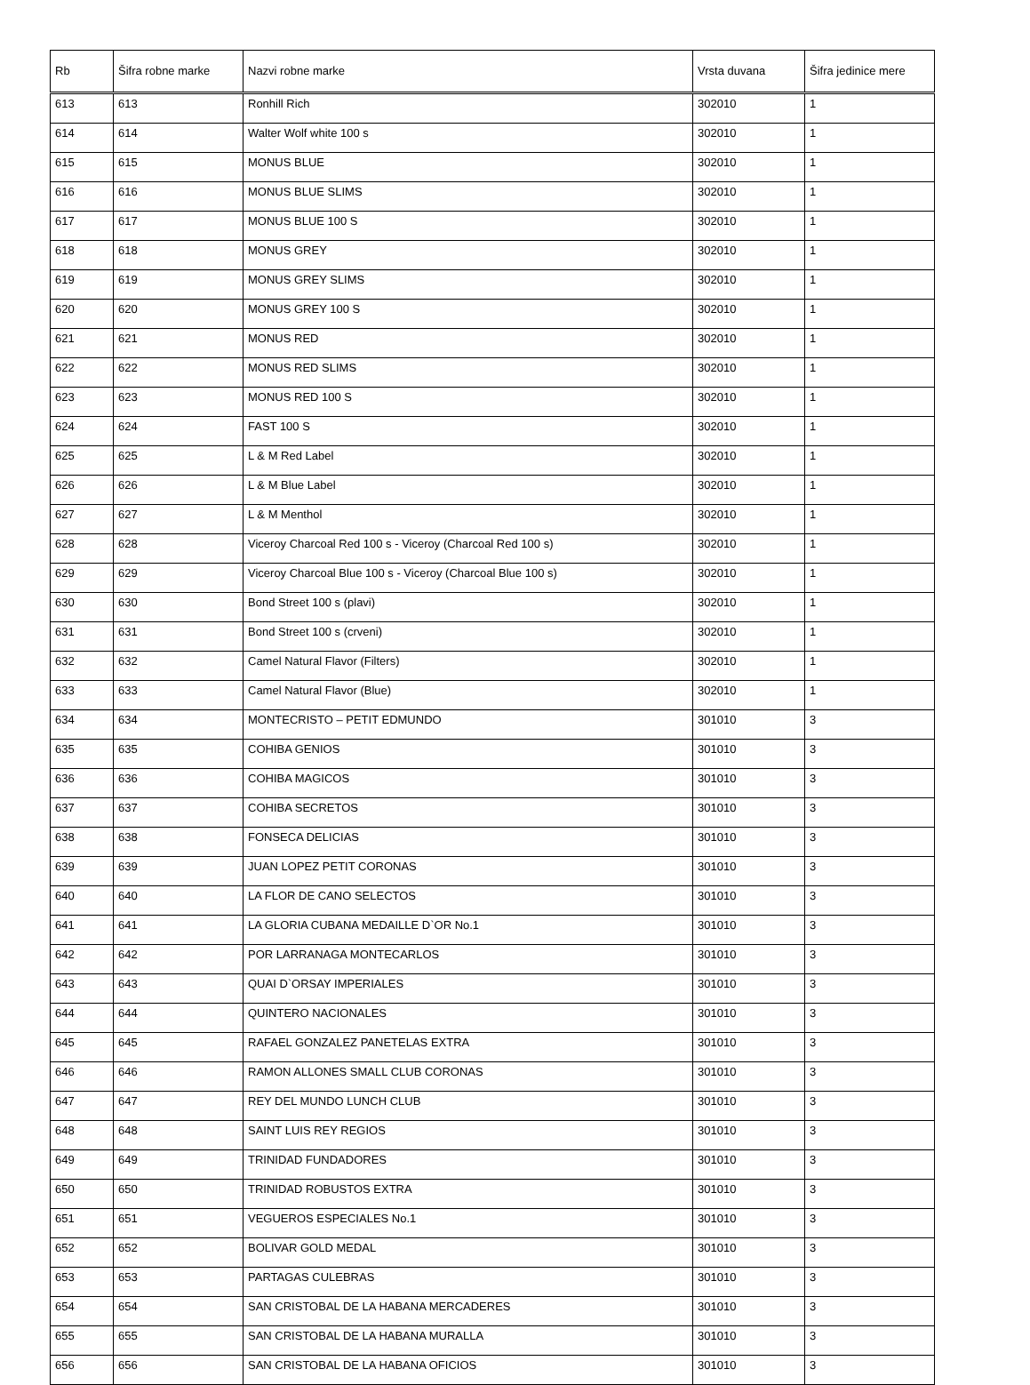| Rb | Šifra robne marke | Nazvi robne marke | Vrsta duvana | Šifra jedinice mere |
| --- | --- | --- | --- | --- |
| 613 | 613 | Ronhill Rich | 302010 | 1 |
| 614 | 614 | Walter Wolf white 100 s | 302010 | 1 |
| 615 | 615 | MONUS BLUE | 302010 | 1 |
| 616 | 616 | MONUS BLUE SLIMS | 302010 | 1 |
| 617 | 617 | MONUS BLUE 100 S | 302010 | 1 |
| 618 | 618 | MONUS GREY | 302010 | 1 |
| 619 | 619 | MONUS GREY SLIMS | 302010 | 1 |
| 620 | 620 | MONUS GREY 100 S | 302010 | 1 |
| 621 | 621 | MONUS RED | 302010 | 1 |
| 622 | 622 | MONUS RED SLIMS | 302010 | 1 |
| 623 | 623 | MONUS RED 100 S | 302010 | 1 |
| 624 | 624 | FAST 100 S | 302010 | 1 |
| 625 | 625 | L & M Red Label | 302010 | 1 |
| 626 | 626 | L & M Blue Label | 302010 | 1 |
| 627 | 627 | L & M Menthol | 302010 | 1 |
| 628 | 628 | Viceroy Charcoal Red 100 s - Viceroy (Charcoal Red 100 s) | 302010 | 1 |
| 629 | 629 | Viceroy Charcoal Blue 100 s - Viceroy (Charcoal Blue 100 s) | 302010 | 1 |
| 630 | 630 | Bond Street 100 s (plavi) | 302010 | 1 |
| 631 | 631 | Bond Street 100 s (crveni) | 302010 | 1 |
| 632 | 632 | Camel Natural Flavor (Filters) | 302010 | 1 |
| 633 | 633 | Camel Natural Flavor (Blue) | 302010 | 1 |
| 634 | 634 | MONTECRISTO – PETIT EDMUNDO | 301010 | 3 |
| 635 | 635 | COHIBA GENIOS | 301010 | 3 |
| 636 | 636 | COHIBA MAGICOS | 301010 | 3 |
| 637 | 637 | COHIBA SECRETOS | 301010 | 3 |
| 638 | 638 | FONSECA DELICIAS | 301010 | 3 |
| 639 | 639 | JUAN LOPEZ PETIT CORONAS | 301010 | 3 |
| 640 | 640 | LA FLOR DE CANO SELECTOS | 301010 | 3 |
| 641 | 641 | LA GLORIA CUBANA MEDAILLE D`OR No.1 | 301010 | 3 |
| 642 | 642 | POR LARRANAGA MONTECARLOS | 301010 | 3 |
| 643 | 643 | QUAI D`ORSAY IMPERIALES | 301010 | 3 |
| 644 | 644 | QUINTERO NACIONALES | 301010 | 3 |
| 645 | 645 | RAFAEL GONZALEZ PANETELAS EXTRA | 301010 | 3 |
| 646 | 646 | RAMON ALLONES SMALL CLUB CORONAS | 301010 | 3 |
| 647 | 647 | REY DEL MUNDO LUNCH CLUB | 301010 | 3 |
| 648 | 648 | SAINT LUIS REY REGIOS | 301010 | 3 |
| 649 | 649 | TRINIDAD FUNDADORES | 301010 | 3 |
| 650 | 650 | TRINIDAD ROBUSTOS EXTRA | 301010 | 3 |
| 651 | 651 | VEGUEROS ESPECIALES No.1 | 301010 | 3 |
| 652 | 652 | BOLIVAR GOLD MEDAL | 301010 | 3 |
| 653 | 653 | PARTAGAS CULEBRAS | 301010 | 3 |
| 654 | 654 | SAN CRISTOBAL DE LA HABANA MERCADERES | 301010 | 3 |
| 655 | 655 | SAN CRISTOBAL DE LA HABANA MURALLA | 301010 | 3 |
| 656 | 656 | SAN CRISTOBAL DE LA HABANA OFICIOS | 301010 | 3 |